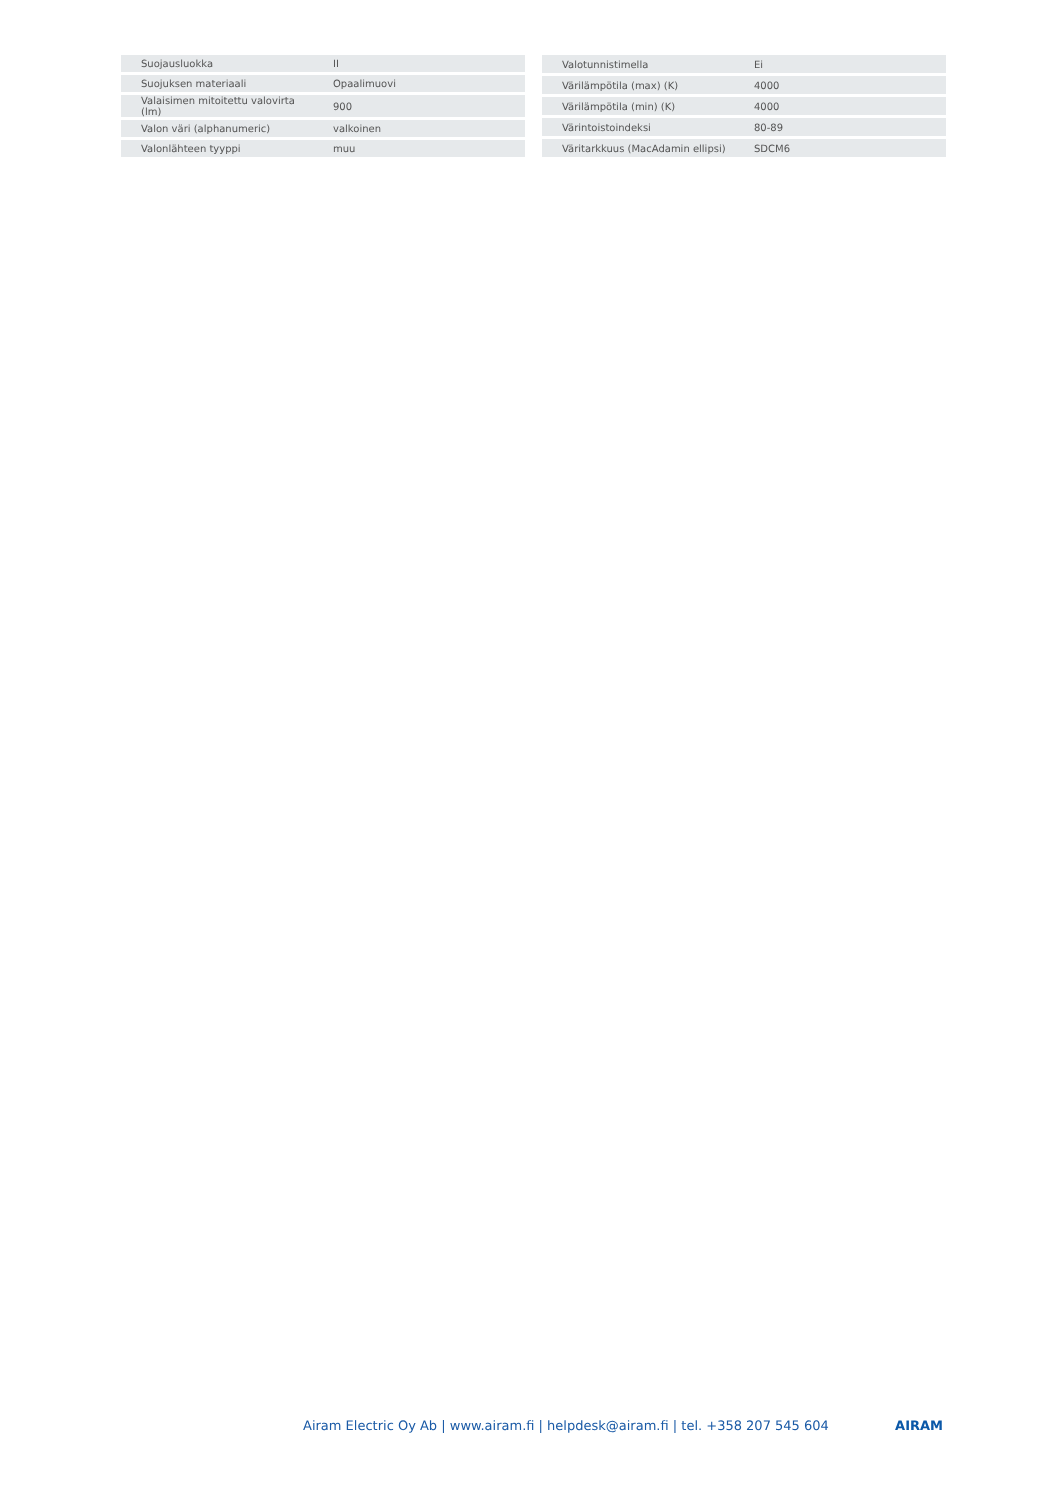| Suojausluokka | II |
| Suojuksen materiaali | Opaalimuovi |
| Valaisimen mitoitettu valovirta (lm) | 900 |
| Valon väri (alphanumeric) | valkoinen |
| Valonlähteen tyyppi | muu |
| Valotunnistimella | Ei |
| Värilämpötila (max) (K) | 4000 |
| Värilämpötila (min) (K) | 4000 |
| Värintoistoindeksi | 80-89 |
| Väritarkkuus (MacAdamin ellipsi) | SDCM6 |
Airam Electric Oy Ab | www.airam.fi | helpdesk@airam.fi | tel. +358 207 545 604 AIRAM